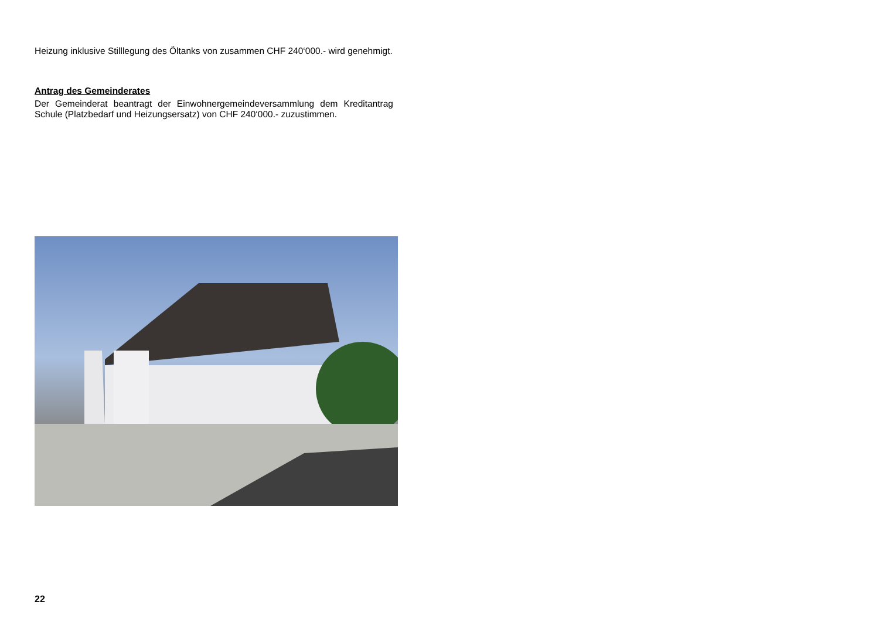Heizung inklusive Stilllegung des Öltanks von zusammen CHF 240‘000.- wird genehmigt.
Antrag des Gemeinderates
Der Gemeinderat beantragt der Einwohnergemeindeversammlung dem Kreditantrag Schule (Platzbedarf und Heizungsersatz) von CHF 240‘000.- zu­zustimmen.
22